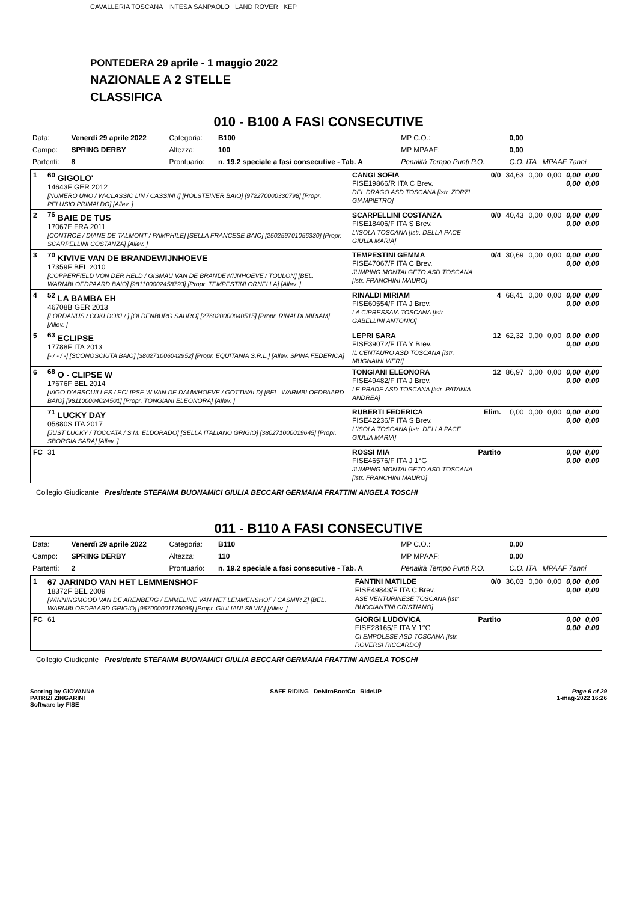CAVALLERIA TOSCANA INTESA SANPAOLO LAND ROVER KEP
PONTEDERA 29 aprile - 1 maggio 2022
NAZIONALE A 2 STELLE
CLASSIFICA
010 - B100 A FASI CONSECUTIVE
| Data: | Venerdì 29 aprile 2022 | Categoria: | B100 | MP C.O.: | 0,00 |
| Campo: | SPRING DERBY | Altezza: | 100 | MP MPAAF: | 0,00 |
| Partenti: | 8 | Prontuario: | n. 19.2 speciale a fasi consecutive - Tab. A | Penalità Tempo Punti P.O. | C.O. ITA MPAAF 7anni |
| 1 | <sup>60</sup> GIGOLO' 14643F GER 2012 [NUMERO UNO / W-CLASSIC LIN / CASSINI I] [HOLSTEINER BAIO] [972270000330798] [Propr. PELUSIO PRIMALDO] [Allev. ] | CANGI SOFIA FISE19866/R ITA C Brev. DEL DRAGO ASD TOSCANA [Istr. ZORZI GIAMPIETRO] | 0/0 | 34,63 | 0,00 | 0,00 | 0,00 0,00 | 0,00 0,00 |
| 2 | <sup>76</sup> BAIE DE TUS 17067F FRA 2011 [CONTROE / DIANE DE TALMONT / PAMPHILE] [SELLA FRANCESE BAIO] [250259701056330] [Propr. SCARPELLINI COSTANZA] [Allev. ] | SCARPELLINI COSTANZA FISE18406/F ITA S Brev. L'ISOLA TOSCANA [Istr. DELLA PACE GIULIA MARIA] | 0/0 | 40,43 | 0,00 | 0,00 | 0,00 0,00 | 0,00 0,00 |
| 3 | <sup>70</sup> KIVIVE VAN DE BRANDEWIJNHOEVE 17359F BEL 2010 [COPPERFIELD VON DER HELD / GISMAU VAN DE BRANDEWIJNHOEVE / TOULON] [BEL. WARMBLOEDPAARD BAIO] [981100002458793] [Propr. TEMPESTINI ORNELLA] [Allev. ] | TEMPESTINI GEMMA FISE47067/F ITA C Brev. JUMPING MONTALGETO ASD TOSCANA [Istr. FRANCHINI MAURO] | 0/4 | 30,69 | 0,00 | 0,00 | 0,00 0,00 | 0,00 0,00 |
| 4 | <sup>52</sup> LA BAMBA EH 46708B GER 2013 [LORDANUS / COKI DOKI / ] [OLDENBURG SAURO] [276020000040515] [Propr. RINALDI MIRIAM] [Allev. ] | RINALDI MIRIAM FISE60554/F ITA J Brev. LA CIPRESSAIA TOSCANA [Istr. GABELLINI ANTONIO] | 4 | 68,41 | 0,00 | 0,00 | 0,00 0,00 | 0,00 0,00 |
| 5 | <sup>63</sup> ECLIPSE 17788F ITA 2013 [- / - / -] [SCONOSCIUTA BAIO] [380271006042952] [Propr. EQUITANIA S.R.L.] [Allev. SPINA FEDERICA] | LEPRI SARA FISE39072/F ITA Y Brev. IL CENTAURO ASD TOSCANA [Istr. MUGNAINI VIERI] | 12 | 62,32 | 0,00 | 0,00 | 0,00 0,00 | 0,00 0,00 |
| 6 | <sup>68</sup> O - CLIPSE W 17676F BEL 2014 [VIGO D'ARSOUILLES / ECLIPSE W VAN DE DAUWHOEVE / GOTTWALD] [BEL. WARMBLOEDPAARD BAIO] [981100004024501] [Propr. TONGIANI ELEONORA] [Allev. ] | TONGIANI ELEONORA FISE49482/F ITA J Brev. LE PRADE ASD TOSCANA [Istr. PATANIA ANDREA] | 12 | 86,97 | 0,00 | 0,00 | 0,00 0,00 | 0,00 0,00 |
| | <sup>71</sup> LUCKY DAY 05880S ITA 2017 [JUST LUCKY / TOCCATA / S.M. ELDORADO] [SELLA ITALIANO GRIGIO] [380271000019645] [Propr. SBORGIA SARA] [Allev. ] | RUBERTI FEDERICA FISE42236/F ITA S Brev. L'ISOLA TOSCANA [Istr. DELLA PACE GIULIA MARIA] | Elim. | 0,00 | 0,00 | 0,00 | 0,00 0,00 | 0,00 0,00 |
| FC | 31 | ROSSI MIA FISE46576/F ITA J 1°G JUMPING MONTALGETO ASD TOSCANA [Istr. FRANCHINI MAURO] | Partito | | | | 0,00 0,00 | 0,00 0,00 |
Collegio Giudicante Presidente STEFANIA BUONAMICI GIULIA BECCARI GERMANA FRATTINI ANGELA TOSCHI
011 - B110 A FASI CONSECUTIVE
| Data: | Venerdì 29 aprile 2022 | Categoria: | B110 | MP C.O.: | 0,00 |
| Campo: | SPRING DERBY | Altezza: | 110 | MP MPAAF: | 0,00 |
| Partenti: | 2 | Prontuario: | n. 19.2 speciale a fasi consecutive - Tab. A | Penalità Tempo Punti P.O. | C.O. ITA MPAAF 7anni |
| 1 | 67 JARINDO VAN HET LEMMENSHOF 18372F BEL 2009 [WINNINGMOOD VAN DE ARENBERG / EMMELINE VAN HET LEMMENSHOF / CASMIR Z] [BEL. WARMBLOEDPAARD GRIGIO] [967000001176096] [Propr. GIULIANI SILVIA] [Allev. ] | FANTINI MATILDE FISE49843/F ITA C Brev. ASE VENTURINESE TOSCANA [Istr. BUCCIANTINI CRISTIANO] | 0/0 | 36,03 | 0,00 | 0,00 | 0,00 0,00 | 0,00 0,00 |
| FC | 61 | GIORGI LUDOVICA FISE28165/F ITA Y 1°G CI EMPOLESE ASD TOSCANA [Istr. ROVERSI RICCARDO] | Partito | | | | 0,00 0,00 | 0,00 0,00 |
Collegio Giudicante Presidente STEFANIA BUONAMICI GIULIA BECCARI GERMANA FRATTINI ANGELA TOSCHI
Scoring by GIOVANNA
PATRIZI ZINGARINI
Software by FISE
SAFE RIDING DeNiroBootCo RideUP
Page 6 of 29
1-mag-2022 16:26